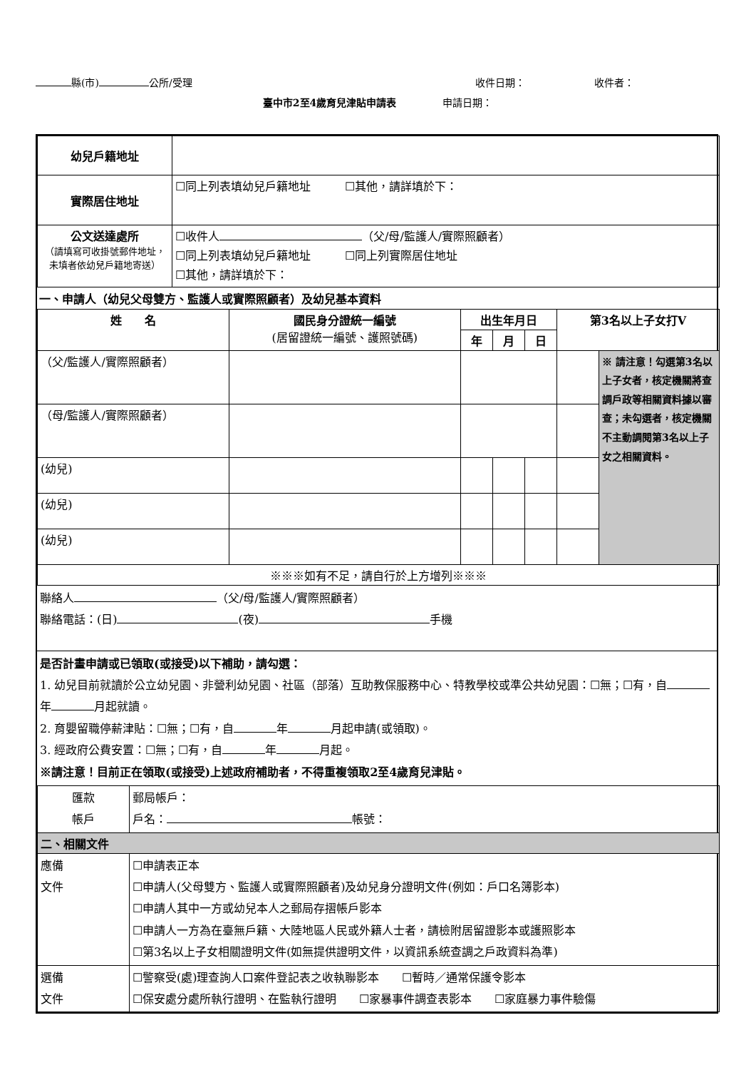縣(市) 公所/受理 收件日期： 收件者：
臺中市2至4歲育兒津貼申請表 申請日期：
| 幼兒戶籍地址 | |
| 實際居住地址 | ☐同上列表填幼兒戶籍地址 ☐其他，請詳填於下： |
| 公文送達處所 （請填寫可收掛號郵件地址，未填者依幼兒戶籍地寄送） | ☐收件人 （父/母/監護人/實際照顧者） ☐同上列表填幼兒戶籍地址 ☐同上列實際居住地址 ☐其他，請詳填於下： |
一、申請人（幼兒父母雙方、監護人或實際照顧者）及幼兒基本資料
| 姓 名 | 國民身分證統一編號 (居留證統一編號、護照號碼) | 出生年月日 | | | 第3名以上子女打V | |
| --- | --- | --- | --- | --- | --- | --- |
| | | 年 | 月 | 日 | | |
| （父/監護人/實際照顧者） | | | | | | ※ 請注意！勾選第3名以上子女者，核定機關將查調戶政等相關資料據以審查；未勾選者，核定機關不主動調閱第3名以上子女之相關資料。 |
| （母/監護人/實際照顧者） | | | | | | |
| (幼兒) | | | | | | |
| (幼兒) | | | | | | |
| (幼兒) | | | | | | |
| ※※※如有不足，請自行於上方增列※※※ | | | | | | |
聯絡人 （父/母/監護人/實際照顧者）
聯絡電話：(日) (夜) 手機
是否計畫申請或已領取(或接受)以下補助，請勾選：
1. 幼兒目前就讀於公立幼兒園、非營利幼兒園、社區（部落）互助教保服務中心、特教學校或準公共幼兒園：☐無；☐有，自 年 月起就讀。
2. 育嬰留職停薪津貼：☐無；☐有，自 年 月起申請(或領取)。
3. 經政府公費安置：☐無；☐有，自 年 月起。
※請注意！目前正在領取(或接受)上述政府補助者，不得重複領取2至4歲育兒津貼。
| 匯款 帳戶 | 郵局帳戶： 戶名： 帳號： |
| 二、相關文件 | |
| 應備 文件 | ☐申請表正本 ☐申請人(父母雙方、監護人或實際照顧者)及幼兒身分證明文件(例如：戶口名簿影本) ☐申請人其中一方或幼兒本人之郵局存摺帳戶影本 ☐申請人一方為在臺無戶籍、大陸地區人民或外籍人士者，請檢附居留證影本或護照影本 ☐第3名以上子女相關證明文件(如無提供證明文件，以資訊系統查調之戶政資料為準) |
| 選備 文件 | ☐警察受(處)理查詢人口案件登記表之收執聯影本 ☐暫時／通常保護令影本 ☐保安處分處所執行證明、在監執行證明 ☐家暴事件調查表影本 ☐家庭暴力事件驗傷 |